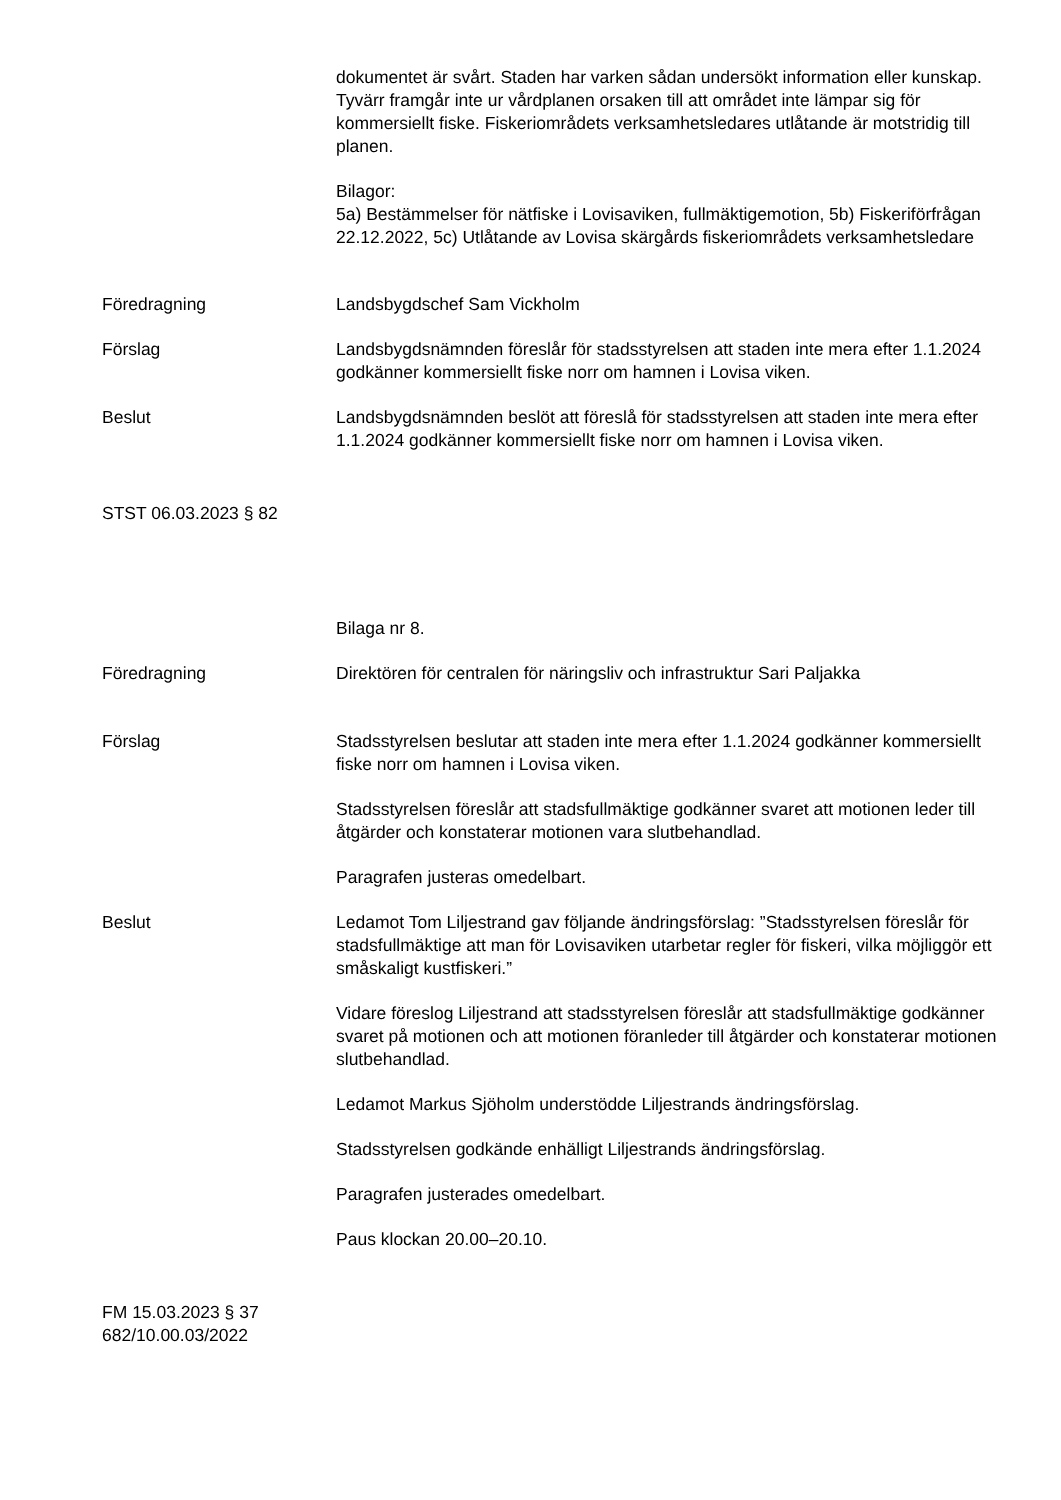dokumentet är svårt. Staden har varken sådan undersökt information eller kunskap. Tyvärr framgår inte ur vårdplanen orsaken till att området inte lämpar sig för kommersiellt fiske. Fiskeriområdets verksamhetsledares utlåtande är motstridig till planen.
Bilagor:
5a) Bestämmelser för nätfiske i Lovisaviken, fullmäktigemotion, 5b) Fiskeriförfrågan 22.12.2022, 5c) Utlåtande av Lovisa skärgårds fiskeriområdets verksamhetsledare
Föredragning Landsbygdschef Sam Vickholm
Förslag Landsbygdsnämnden föreslår för stadsstyrelsen att staden inte mera efter 1.1.2024 godkänner kommersiellt fiske norr om hamnen i Lovisa viken.
Beslut Landsbygdsnämnden beslöt att föreslå för stadsstyrelsen att staden inte mera efter 1.1.2024 godkänner kommersiellt fiske norr om hamnen i Lovisa viken.
STST 06.03.2023 § 82
Bilaga nr 8.
Föredragning Direktören för centralen för näringsliv och infrastruktur Sari Paljakka
Förslag Stadsstyrelsen beslutar att staden inte mera efter 1.1.2024 godkänner kommersiellt fiske norr om hamnen i Lovisa viken.
Stadsstyrelsen föreslår att stadsfullmäktige godkänner svaret att motionen leder till åtgärder och konstaterar motionen vara slutbehandlad.
Paragrafen justeras omedelbart.
Beslut Ledamot Tom Liljestrand gav följande ändringsförslag: ”Stadsstyrelsen föreslår för stadsfullmäktige att man för Lovisaviken utarbetar regler för fiskeri, vilka möjliggör ett småskaligt kustfiskeri.”
Vidare föreslog Liljestrand att stadsstyrelsen föreslår att stadsfullmäktige godkänner svaret på motionen och att motionen föranleder till åtgärder och konstaterar motionen slutbehandlad.
Ledamot Markus Sjöholm understödde Liljestrands ändringsförslag.
Stadsstyrelsen godkände enhälligt Liljestrands ändringsförslag.
Paragrafen justerades omedelbart.
Paus klockan 20.00–20.10.
FM 15.03.2023 § 37
682/10.00.03/2022